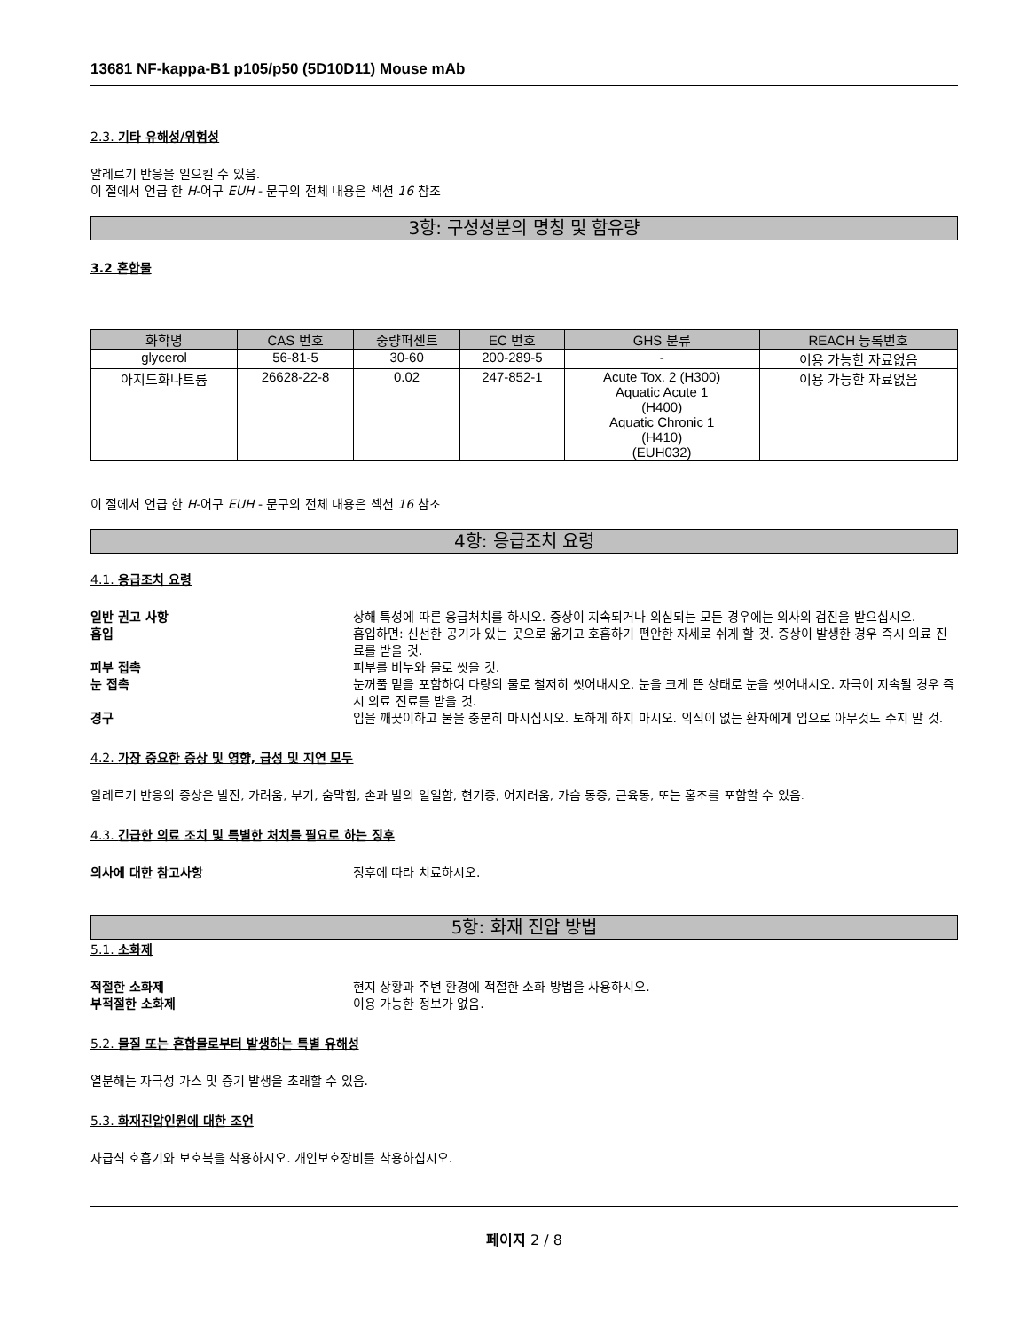13681 NF-kappa-B1 p105/p50 (5D10D11) Mouse mAb
2.3. 기타 유해성/위험성
알레르기 반응을 일으킬 수 있음.
이 절에서 언급 한 H-어구 EUH - 문구의 전체 내용은 섹션 16 참조
3항: 구성성분의 명칭 및 함유량
3.2 혼합물
| 화학명 | CAS 번호 | 중량퍼센트 | EC 번호 | GHS 분류 | REACH 등록번호 |
| --- | --- | --- | --- | --- | --- |
| glycerol | 56-81-5 | 30-60 | 200-289-5 | - | 이용 가능한 자료없음 |
| 아지드화나트륨 | 26628-22-8 | 0.02 | 247-852-1 | Acute Tox. 2 (H300) Aquatic Acute 1 (H400) Aquatic Chronic 1 (H410) (EUH032) | 이용 가능한 자료없음 |
이 절에서 언급 한 H-어구 EUH - 문구의 전체 내용은 섹션 16 참조
4항: 응급조치 요령
4.1. 응급조치 요령
일반 권고 사항 상해 특성에 따른 응급처치를 하시오. 증상이 지속되거나 의심되는 모든 경우에는 의사의 검진을 받으십시오.
흡입 흡입하면: 신선한 공기가 있는 곳으로 옮기고 호흡하기 편안한 자세로 쉬게 할 것. 증상이 발생한 경우 즉시 의료 진료를 받을 것.
피부 접촉 피부를 비누와 물로 씻을 것.
눈 접촉 눈꺼풀 밑을 포함하여 다량의 물로 철저히 씻어내시오. 눈을 크게 뜬 상태로 눈을 씻어내시오. 자극이 지속될 경우 즉시 의료 진료를 받을 것.
경구 입을 깨끗이하고 물을 충분히 마시십시오. 토하게 하지 마시오. 의식이 없는 환자에게 입으로 아무것도 주지 말 것.
4.2. 가장 중요한 증상 및 영향, 급성 및 지연 모두
알레르기 반응의 증상은 발진, 가려움, 부기, 숨막힘, 손과 발의 얼얼함, 현기증, 어지러움, 가슴 통증, 근육통, 또는 홍조를 포함할 수 있음.
4.3. 긴급한 의료 조치 및 특별한 처치를 필요로 하는 징후
의사에 대한 참고사항 징후에 따라 치료하시오.
5항: 화재 진압 방법
5.1. 소화제
적절한 소화제 현지 상황과 주변 환경에 적절한 소화 방법을 사용하시오.
부적절한 소화제 이용 가능한 정보가 없음.
5.2. 물질 또는 혼합물로부터 발생하는 특별 유해성
열분해는 자극성 가스 및 증기 발생을 초래할 수 있음.
5.3. 화재진압인원에 대한 조언
자급식 호흡기와 보호복을 착용하시오. 개인보호장비를 착용하십시오.
페이지 2 / 8